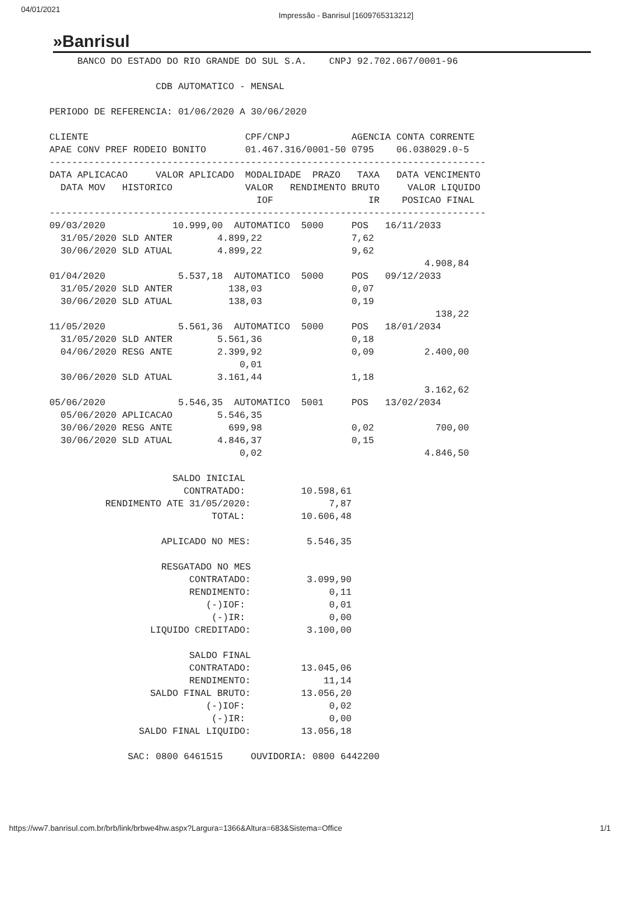04/01/2021 Impressão - Banrisul [1609765313212]
»Banrisul
     BANCO DO ESTADO DO RIO GRANDE DO SUL S.A.    CNPJ 92.702.067/0001-96

                   CDB AUTOMATICO - MENSAL

PERIODO DE REFERENCIA: 01/06/2020 A 30/06/2020

CLIENTE                            CPF/CNPJ           AGENCIA CONTA CORRENTE
APAE CONV PREF RODEIO BONITO       01.467.316/0001-50 0795    06.038029.0-5
------------------------------------------------------------------------------
DATA APLICACAO     VALOR APLICADO  MODALIDADE  PRAZO   TAXA   DATA VENCIMENTO
  DATA MOV   HISTORICO             VALOR   RENDIMENTO BRUTO     VALOR LIQUIDO
                                     IOF                 IR    POSICAO FINAL
------------------------------------------------------------------------------
09/03/2020            10.999,00  AUTOMATICO  5000     POS   16/11/2033
  31/05/2020 SLD ANTER        4.899,22                7,62
  30/06/2020 SLD ATUAL        4.899,22                9,62
                                                                   4.908,84
01/04/2020             5.537,18  AUTOMATICO  5000     POS   09/12/2033
  31/05/2020 SLD ANTER          138,03                0,07
  30/06/2020 SLD ATUAL          138,03                0,19
                                                                     138,22
11/05/2020             5.561,36  AUTOMATICO  5000     POS   18/01/2034
  31/05/2020 SLD ANTER        5.561,36                0,18
  04/06/2020 RESG ANTE        2.399,92                0,09         2.400,00
                                  0,01
  30/06/2020 SLD ATUAL        3.161,44                1,18
                                                                   3.162,62
05/06/2020             5.546,35  AUTOMATICO  5001     POS   13/02/2034
  05/06/2020 APLICACAO        5.546,35
  30/06/2020 RESG ANTE          699,98                0,02           700,00
  30/06/2020 SLD ATUAL        4.846,37                0,15
                                  0,02                             4.846,50

                      SALDO INICIAL
                        CONTRATADO:          10.598,61
          RENDIMENTO ATE 31/05/2020:              7,87
                             TOTAL:          10.606,48

                    APLICADO NO MES:          5.546,35

                    RESGATADO NO MES
                         CONTRATADO:          3.099,90
                         RENDIMENTO:              0,11
                            (-)IOF:               0,01
                             (-)IR:               0,00
                  LIQUIDO CREDITADO:          3.100,00

                         SALDO FINAL
                         CONTRATADO:         13.045,06
                         RENDIMENTO:             11,14
                  SALDO FINAL BRUTO:         13.056,20
                            (-)IOF:               0,02
                             (-)IR:               0,00
                SALDO FINAL LIQUIDO:         13.056,18

              SAC: 0800 6461515     OUVIDORIA: 0800 6442200
https://ww7.banrisul.com.br/brb/link/brbwe4hw.aspx?Largura=1366&Altura=683&Sistema=Office 1/1